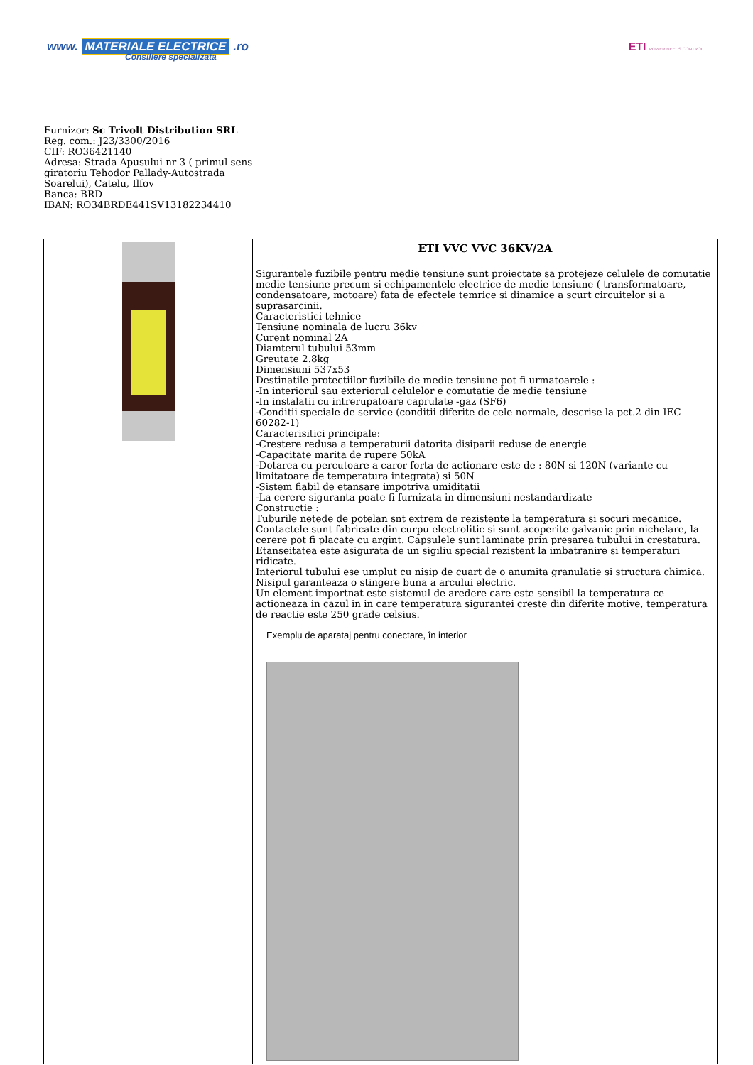www. MATERIALE ELECTRICE .ro
Consiliere specializata
ETI POWER NEEDS CONTROL
Furnizor: Sc Trivolt Distribution SRL
Reg. com.: J23/3300/2016
CIF: RO36421140
Adresa: Strada Apusului nr 3 ( primul sens giratoriu Tehodor Pallady-Autostrada Soarelui), Catelu, Ilfov
Banca: BRD
IBAN: RO34BRDE441SV13182234410
| | ETI VVC VVC 36KV/2A Sigurantele fuzibile pentru medie tensiune sunt proiectate sa protejeze celulele de comutatie medie tensiune precum si echipamentele electrice de medie tensiune ( transformatoare, condensatoare, motoare) fata de efectele temrice si dinamice a scurt circuitelor si a suprasarcinii. Caracteristici tehnice Tensiune nominala de lucru 36kv Curent nominal 2A Diamterul tubului 53mm Greutate 2.8kg Dimensiuni 537x53 Destinatile protectiilor fuzibile de medie tensiune pot fi urmatoarele : -In interiorul sau exteriorul celulelor e comutatie de medie tensiune -In instalatii cu intrerupatoare caprulate -gaz (SF6) -Conditii speciale de service (conditii diferite de cele normale, descrise la pct.2 din IEC 60282-1) Caracterisitici principale: -Crestere redusa a temperaturii datorita disiparii reduse de energie -Capacitate marita de rupere 50kA -Dotarea cu percutoare a caror forta de actionare este de : 80N si 120N (variante cu limitatoare de temperatura integrata) si 50N -Sistem fiabil de etansare impotriva umiditatii -La cerere siguranta poate fi furnizata in dimensiuni nestandardizate Constructie : Tuburile netede de potelan snt extrem de rezistente la temperatura si socuri mecanice. Contactele sunt fabricate din curpu electrolitic si sunt acoperite galvanic prin nichelare, la cerere pot fi placate cu argint. Capsulele sunt laminate prin presarea tubului in crestatura. Etanseitatea este asigurata de un sigiliu special rezistent la imbatranire si temperaturi ridicate. Interiorul tubului ese umplut cu nisip de cuart de o anumita granulatie si structura chimica. Nisipul garanteaza o stingere buna a arcului electric. Un element importnat este sistemul de aredere care este sensibil la temperatura ce actioneaza in cazul in in care temperatura sigurantei creste din diferite motive, temperatura de reactie este 250 grade celsius. Exemplu de aparataj pentru conectare, în interior |